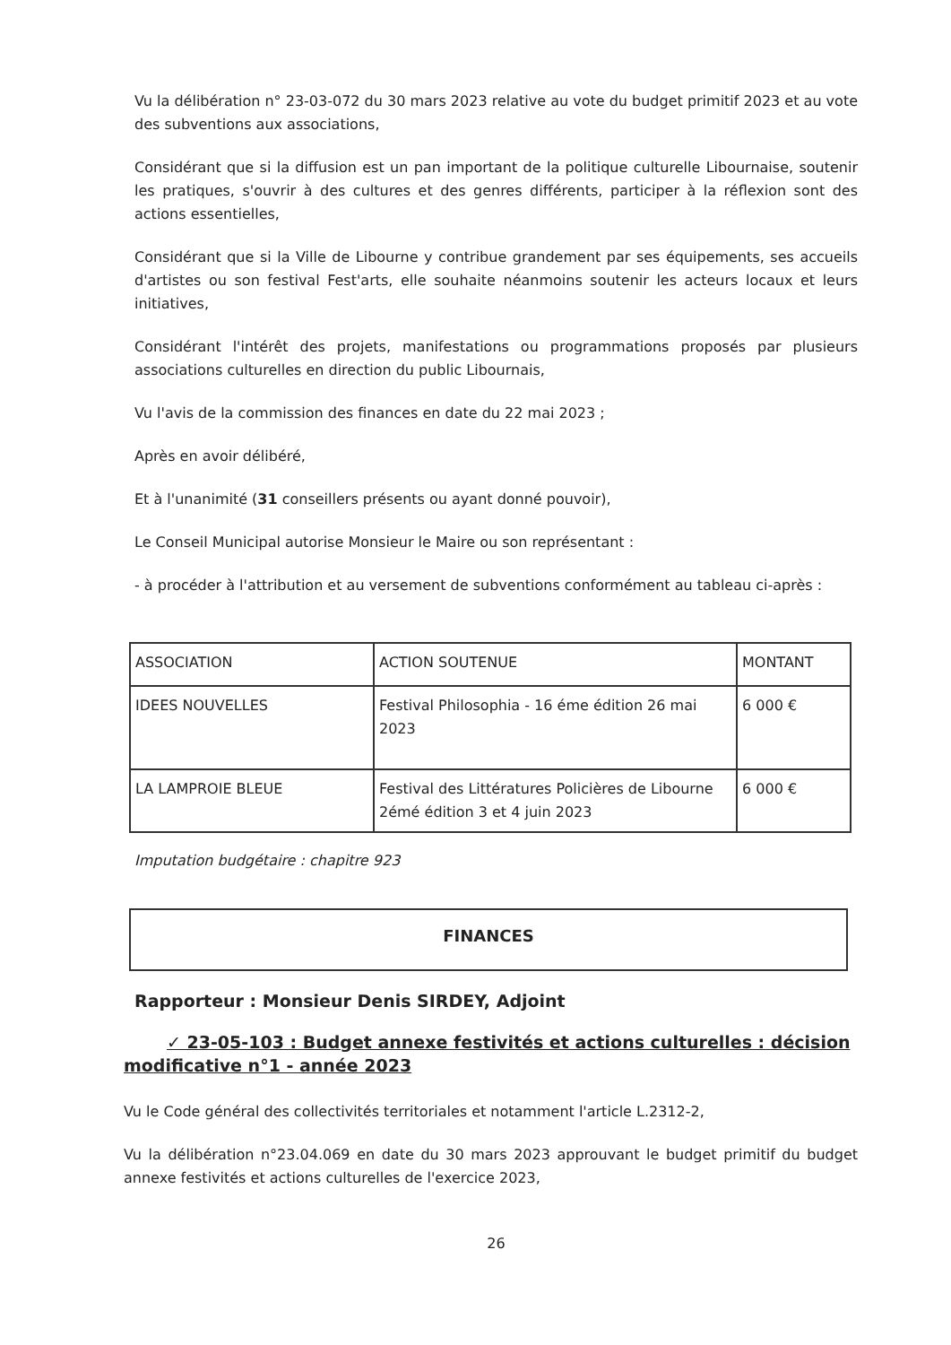Vu la délibération n° 23-03-072 du 30 mars 2023 relative au vote du budget primitif 2023 et au vote des subventions aux associations,
Considérant que si la diffusion est un pan important de la politique culturelle Libournaise, soutenir les pratiques, s'ouvrir à des cultures et des genres différents, participer à la réflexion sont des actions essentielles,
Considérant que si la Ville de Libourne y contribue grandement par ses équipements, ses accueils d'artistes ou son festival Fest'arts, elle souhaite néanmoins soutenir les acteurs locaux et leurs initiatives,
Considérant l'intérêt des projets, manifestations ou programmations proposés par plusieurs associations culturelles en direction du public Libournais,
Vu l'avis de la commission des finances en date du 22 mai 2023 ;
Après en avoir délibéré,
Et à l'unanimité (31 conseillers présents ou ayant donné pouvoir),
Le Conseil Municipal autorise Monsieur le Maire ou son représentant :
- à procéder à l'attribution et au versement de subventions conformément au tableau ci-après :
| ASSOCIATION | ACTION SOUTENUE | MONTANT |
| IDEES NOUVELLES | Festival Philosophia - 16 éme édition 26 mai 2023 | 6 000 € |
| LA LAMPROIE BLEUE | Festival des Littératures Policières de Libourne 2émé édition 3 et 4 juin 2023 | 6 000 € |
Imputation budgétaire : chapitre 923
FINANCES
Rapporteur : Monsieur Denis SIRDEY, Adjoint
✓ 23-05-103 : Budget annexe festivités et actions culturelles : décision modificative n°1 - année 2023
Vu le Code général des collectivités territoriales et notamment l'article L.2312-2,
Vu la délibération n°23.04.069 en date du 30 mars 2023 approuvant le budget primitif du budget annexe festivités et actions culturelles de l'exercice 2023,
26